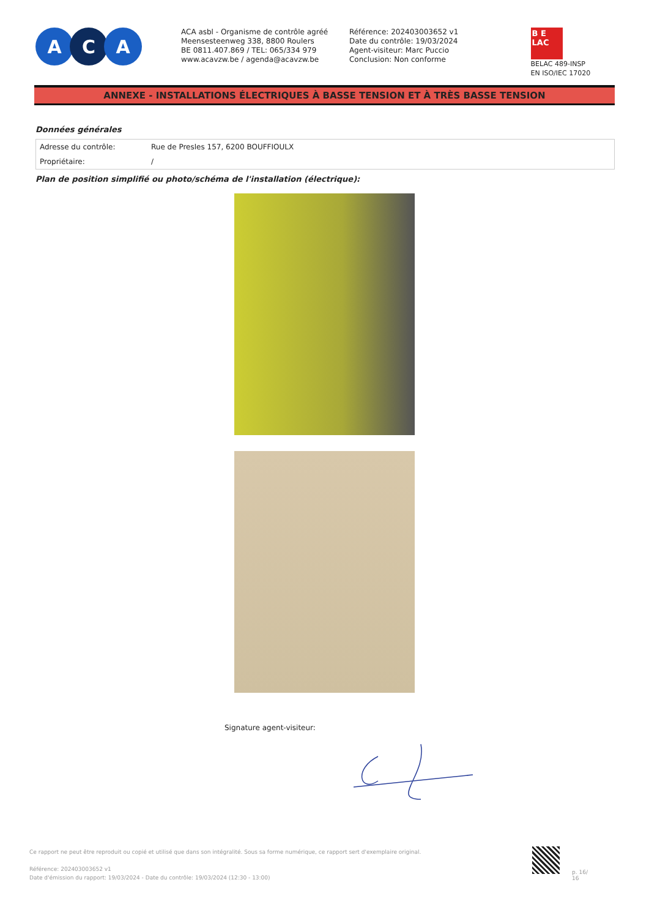A C A
ACA asbl - Organisme de contrôle agréé
Meensesteenweg 338, 8800 Roulers
BE 0811.407.869 / TEL: 065/334 979
www.acavzw.be / agenda@acavzw.be
Référence: 202403003652 v1
Date du contrôle: 19/03/2024
Agent-visiteur: Marc Puccio
Conclusion: Non conforme
B E
LAC
BELAC 489-INSP
EN ISO/IEC 17020
ANNEXE - INSTALLATIONS ÉLECTRIQUES À BASSE TENSION ET À TRÈS BASSE TENSION
Données générales
| Adresse du contrôle: | Rue de Presles 157, 6200 BOUFFIOULX |
| Propriétaire: | / |
Plan de position simplifié ou photo/schéma de l'installation (électrique):
Signature agent-visiteur:
Ce rapport ne peut être reproduit ou copié et utilisé que dans son intégralité. Sous sa forme numérique, ce rapport sert d'exemplaire original.
Référence: 202403003652 v1
Date d'émission du rapport: 19/03/2024 - Date du contrôle: 19/03/2024 (12:30 - 13:00)
p. 16/
16